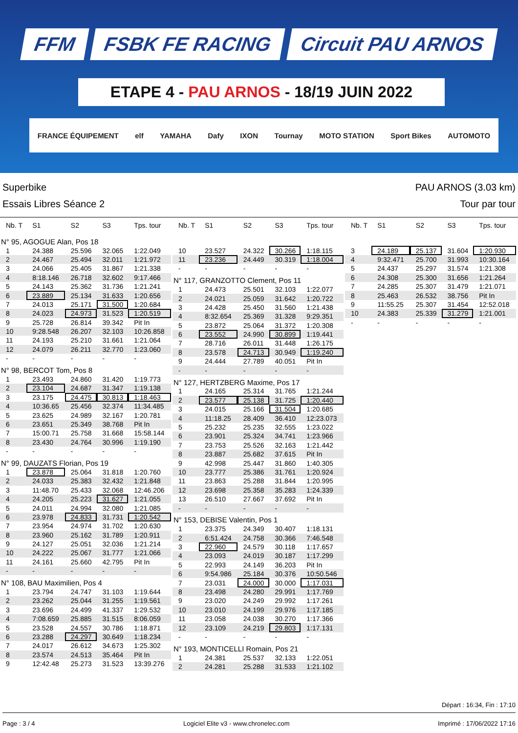FFM FSBK FE RACING Circuit PAU ARNOS
ETAPE 4 - PAU ARNOS - 18/19 JUIN 2022
FRANCE ÉQUIPEMENT elf YAMAHA Dafy IXON Tournay MOTO STATION Sport Bikes AUTOMOTO
Superbike
Essais Libres Séance 2
PAU ARNOS (3.03 km)
Tour par tour
| Nb. T | S1 | S2 | S3 | Tps. tour |
| --- | --- | --- | --- | --- |
| N° 95, AGOGUE Alan, Pos 18 | | | | |
| 1 | 24.388 | 25.596 | 32.065 | 1:22.049 |
| 2 | 24.467 | 25.494 | 32.011 | 1:21.972 |
| 3 | 24.066 | 25.405 | 31.867 | 1:21.338 |
| 4 | 8:18.146 | 26.718 | 32.602 | 9:17.466 |
| 5 | 24.143 | 25.362 | 31.736 | 1:21.241 |
| 6 | 23.889 | 25.134 | 31.633 | 1:20.656 |
| 7 | 24.013 | 25.171 | 31.500 | 1:20.684 |
| 8 | 24.023 | 24.973 | 31.523 | 1:20.519 |
| 9 | 25.728 | 26.814 | 39.342 | Pit In |
| 10 | 9:28.548 | 26.207 | 32.103 | 10:26.858 |
| 11 | 24.193 | 25.210 | 31.661 | 1:21.064 |
| 12 | 24.079 | 26.211 | 32.770 | 1:23.060 |
| - | - | - | - | - |
| N° 98, BERCOT Tom, Pos 8 | | | | |
| 1 | 23.493 | 24.860 | 31.420 | 1:19.773 |
| 2 | 23.104 | 24.687 | 31.347 | 1:19.138 |
| 3 | 23.175 | 24.475 | 30.813 | 1:18.463 |
| 4 | 10:36.65 | 25.456 | 32.374 | 11:34.485 |
| 5 | 23.625 | 24.989 | 32.167 | 1:20.781 |
| 6 | 23.651 | 25.349 | 38.768 | Pit In |
| 7 | 15:00.71 | 25.758 | 31.668 | 15:58.144 |
| 8 | 23.430 | 24.764 | 30.996 | 1:19.190 |
| - | - | - | - | - |
| N° 99, DAUZATS Florian, Pos 19 | | | | |
| 1 | 23.878 | 25.064 | 31.818 | 1:20.760 |
| 2 | 24.033 | 25.383 | 32.432 | 1:21.848 |
| 3 | 11:48.70 | 25.433 | 32.068 | 12:46.206 |
| 4 | 24.205 | 25.223 | 31.627 | 1:21.055 |
| 5 | 24.011 | 24.994 | 32.080 | 1:21.085 |
| 6 | 23.978 | 24.833 | 31.731 | 1:20.542 |
| 7 | 23.954 | 24.974 | 31.702 | 1:20.630 |
| 8 | 23.960 | 25.162 | 31.789 | 1:20.911 |
| 9 | 24.127 | 25.051 | 32.036 | 1:21.214 |
| 10 | 24.222 | 25.067 | 31.777 | 1:21.066 |
| 11 | 24.161 | 25.660 | 42.795 | Pit In |
| - | - | - | - | - |
| N° 108, BAU Maximilien, Pos 4 | | | | |
| 1 | 23.794 | 24.747 | 31.103 | 1:19.644 |
| 2 | 23.262 | 25.044 | 31.255 | 1:19.561 |
| 3 | 23.696 | 24.499 | 41.337 | 1:29.532 |
| 4 | 7:08.659 | 25.885 | 31.515 | 8:06.059 |
| 5 | 23.528 | 24.557 | 30.786 | 1:18.871 |
| 6 | 23.288 | 24.297 | 30.649 | 1:18.234 |
| 7 | 24.017 | 26.612 | 34.673 | 1:25.302 |
| 8 | 23.574 | 24.513 | 35.464 | Pit In |
| 9 | 12:42.48 | 25.273 | 31.523 | 13:39.276 |
| Nb. T | S1 | S2 | S3 | Tps. tour |
| --- | --- | --- | --- | --- |
| 10 | 23.527 | 24.322 | 30.266 | 1:18.115 |
| 11 | 23.236 | 24.449 | 30.319 | 1:18.004 |
| - | - | - | - | - |
| N° 117, GRANZOTTO Clement, Pos 11 | | | | |
| 1 | 24.473 | 25.501 | 32.103 | 1:22.077 |
| 2 | 24.021 | 25.059 | 31.642 | 1:20.722 |
| 3 | 24.428 | 25.450 | 31.560 | 1:21.438 |
| 4 | 8:32.654 | 25.369 | 31.328 | 9:29.351 |
| 5 | 23.872 | 25.064 | 31.372 | 1:20.308 |
| 6 | 23.552 | 24.990 | 30.899 | 1:19.441 |
| 7 | 28.716 | 26.011 | 31.448 | 1:26.175 |
| 8 | 23.578 | 24.713 | 30.949 | 1:19.240 |
| 9 | 24.444 | 27.789 | 40.051 | Pit In |
| - | - | - | - | - |
| N° 127, HERTZBERG Maxime, Pos 17 | | | | |
| 1 | 24.165 | 25.314 | 31.765 | 1:21.244 |
| 2 | 23.577 | 25.138 | 31.725 | 1:20.440 |
| 3 | 24.015 | 25.166 | 31.504 | 1:20.685 |
| 4 | 11:18.25 | 28.409 | 36.410 | 12:23.073 |
| 5 | 25.232 | 25.235 | 32.555 | 1:23.022 |
| 6 | 23.901 | 25.324 | 34.741 | 1:23.966 |
| 7 | 23.753 | 25.526 | 32.163 | 1:21.442 |
| 8 | 23.887 | 25.682 | 37.615 | Pit In |
| 9 | 42.998 | 25.447 | 31.860 | 1:40.305 |
| 10 | 23.777 | 25.386 | 31.761 | 1:20.924 |
| 11 | 23.863 | 25.288 | 31.844 | 1:20.995 |
| 12 | 23.698 | 25.358 | 35.283 | 1:24.339 |
| 13 | 26.510 | 27.667 | 37.692 | Pit In |
| - | - | - | - | - |
| N° 153, DEBISE Valentin, Pos 1 | | | | |
| 1 | 23.375 | 24.349 | 30.407 | 1:18.131 |
| 2 | 6:51.424 | 24.758 | 30.366 | 7:46.548 |
| 3 | 22.960 | 24.579 | 30.118 | 1:17.657 |
| 4 | 23.093 | 24.019 | 30.187 | 1:17.299 |
| 5 | 22.993 | 24.149 | 36.203 | Pit In |
| 6 | 9:54.986 | 25.184 | 30.376 | 10:50.546 |
| 7 | 23.031 | 24.000 | 30.000 | 1:17.031 |
| 8 | 23.498 | 24.280 | 29.991 | 1:17.769 |
| 9 | 23.020 | 24.249 | 29.992 | 1:17.261 |
| 10 | 23.010 | 24.199 | 29.976 | 1:17.185 |
| 11 | 23.058 | 24.038 | 30.270 | 1:17.366 |
| 12 | 23.109 | 24.219 | 29.803 | 1:17.131 |
| - | - | - | - | - |
| N° 193, MONTICELLI Romain, Pos 21 | | | | |
| 1 | 24.381 | 25.537 | 32.133 | 1:22.051 |
| 2 | 24.281 | 25.288 | 31.533 | 1:21.102 |
| Nb. T | S1 | S2 | S3 | Tps. tour |
| --- | --- | --- | --- | --- |
| 3 | 24.189 | 25.137 | 31.604 | 1:20.930 |
| 4 | 9:32.471 | 25.700 | 31.993 | 10:30.164 |
| 5 | 24.437 | 25.297 | 31.574 | 1:21.308 |
| 6 | 24.308 | 25.300 | 31.656 | 1:21.264 |
| 7 | 24.285 | 25.307 | 31.479 | 1:21.071 |
| 8 | 25.463 | 26.532 | 38.756 | Pit In |
| 9 | 11:55.25 | 25.307 | 31.454 | 12:52.018 |
| 10 | 24.383 | 25.339 | 31.279 | 1:21.001 |
| - | - | - | - | - |
Départ : 16:34, Fin : 17:10
Page : 3 / 4 Logiciel Elite v3 - www.chronelec.com Imprimé : 17/06/2022 17:16